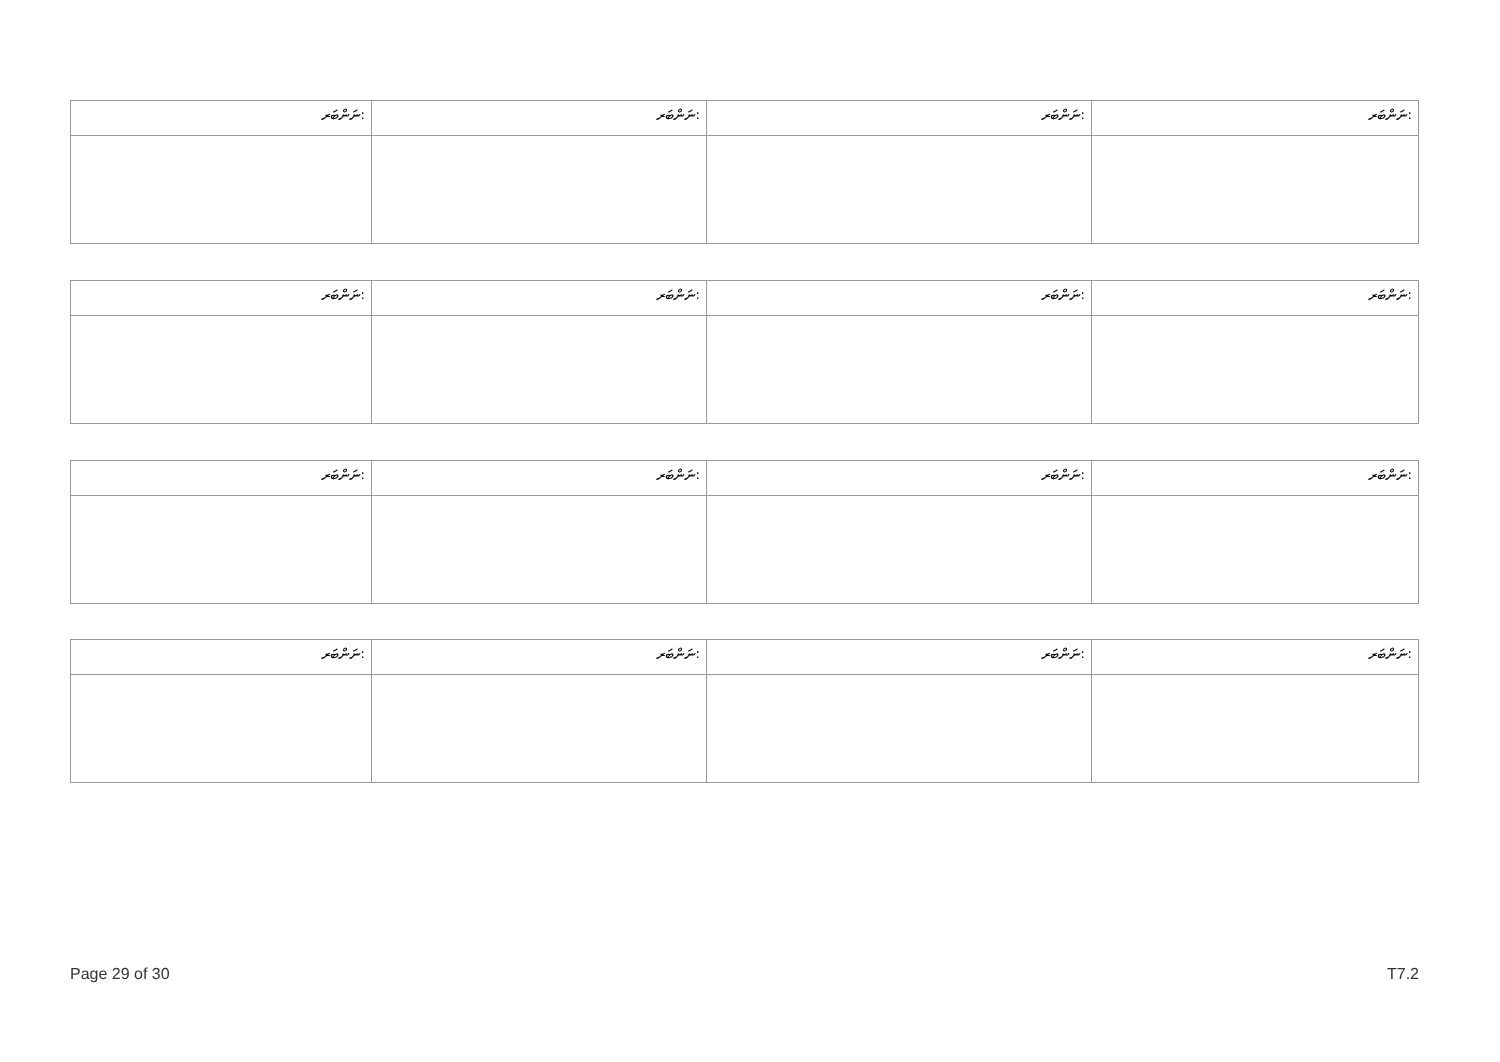| ނަންބަރ: | ނަންބަރ: | ނަންބަރ: | ނަންބަރ: |
| ނަންބަރ: | ނަންބަރ: | ނަންބަރ: | ނަންބަރ: |
| ނަންބަރ: | ނަންބަރ: | ނަންބަރ: | ނަންބަރ: |
| ނަންބަރ: | ނަންބަރ: | ނަންބަރ: | ނަންބަރ: |
Page 29 of 30 T7.2